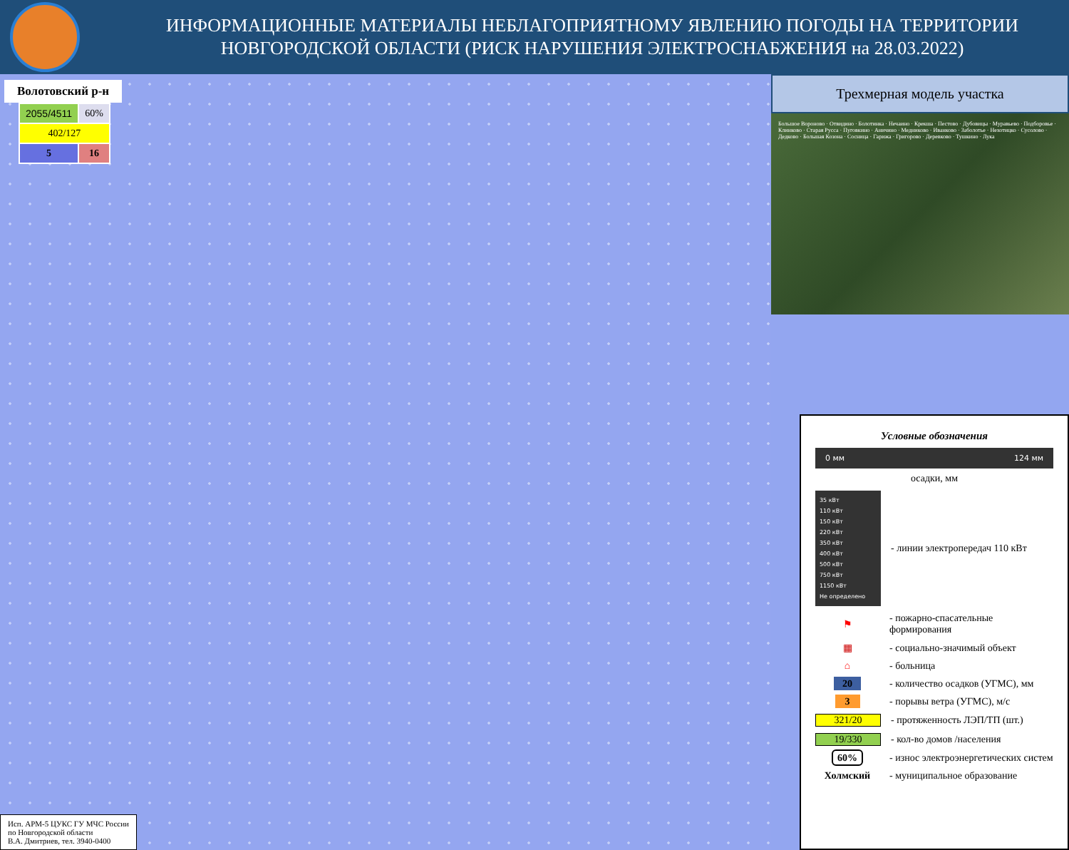ИНФОРМАЦИОННЫЕ МАТЕРИАЛЫ НЕБЛАГОПРИЯТНОМУ ЯВЛЕНИЮ ПОГОДЫ НА ТЕРРИТОРИИ НОВГОРОДСКОЙ ОБЛАСТИ (РИСК НАРУШЕНИЯ ЭЛЕКТРОСНАБЖЕНИЯ на 28.03.2022)
Волотовский р-н
| 2055/4511 | 60% |
| 402/127 | |
| 5 | 16 |
Исп. АРМ-5 ЦУКС ГУ МЧС России
по Новгородской области
В.А. Дмитриев, тел. 3940-0400
Трехмерная модель участка
Большое Вороново · Отвидино · Болотинка · Нечаино · Крекша · Пестово · Дубовицы · Муравьево · Подборовье · Клинково · Старая Русса · Пуговкино · Аничино · Медниково · Иванково · Заболотье · Нехотицко · Сусолово · Дедково · Большая Козона · Сосница · Гарижа · Григорово · Деревково · Тушкино · Лука
Условные обозначения
0 мм 124 мм
осадки, мм
35 кВт
110 кВт
150 кВт
220 кВт
350 кВт
400 кВт
500 кВт
750 кВт
1150 кВт
Не определено
- линии электропередач 110 кВт
⚑
- пожарно-спасательные формирования
▦ - социально-значимый объект
⌂ - больница
20
- количество осадков (УГМС), мм
3 - порывы ветра (УГМС), м/с
321/20 - протяженность ЛЭП/ТП (шт.)
19/330 - кол-во домов /населения
60%
- износ электроэнергетических систем
Холмский - муниципальное образование